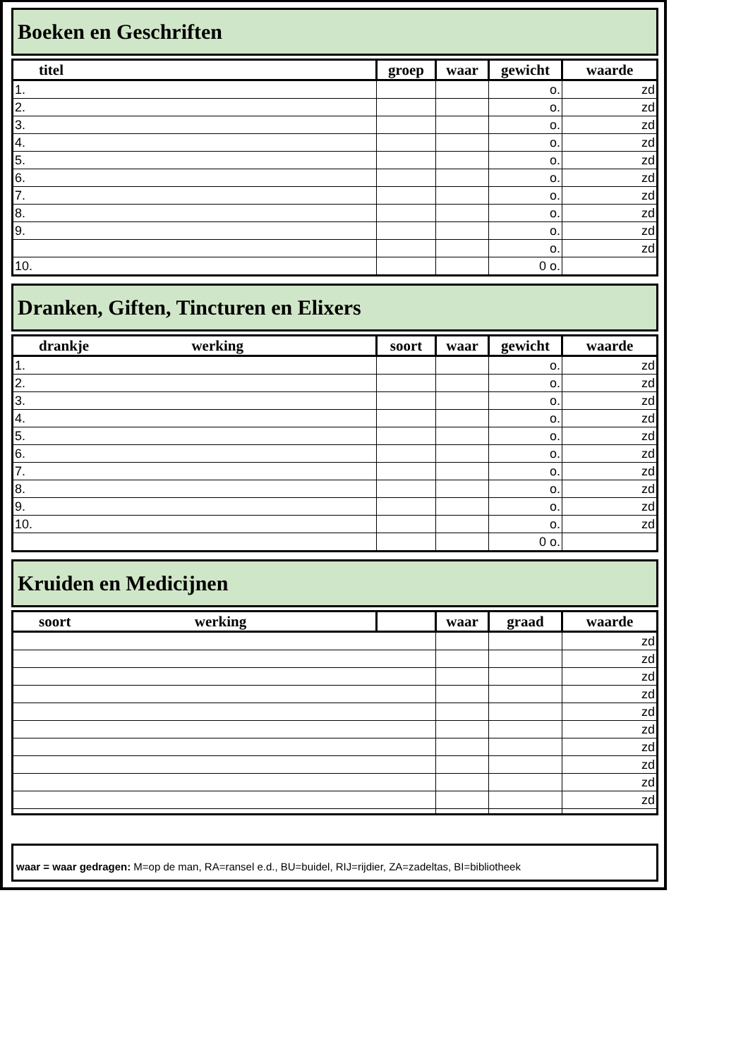Boeken en Geschriften
| titel | groep | waar | gewicht | waarde |
| --- | --- | --- | --- | --- |
| 1. | | | o. | zd |
| 2. | | | o. | zd |
| 3. | | | o. | zd |
| 4. | | | o. | zd |
| 5. | | | o. | zd |
| 6. | | | o. | zd |
| 7. | | | o. | zd |
| 8. | | | o. | zd |
| 9. | | | o. | zd |
| | | | o. | zd |
| 10. | | | 0 o. | |
Dranken, Giften, Tincturen en Elixers
| drankje werking | soort | waar | gewicht | waarde |
| --- | --- | --- | --- | --- |
| 1. | | | o. | zd |
| 2. | | | o. | zd |
| 3. | | | o. | zd |
| 4. | | | o. | zd |
| 5. | | | o. | zd |
| 6. | | | o. | zd |
| 7. | | | o. | zd |
| 8. | | | o. | zd |
| 9. | | | o. | zd |
| 10. | | | o. | zd |
| | | | 0 o. | |
Kruiden en Medicijnen
| soort werking | | waar | graad | waarde |
| --- | --- | --- | --- | --- |
| | | | | zd |
| | | | | zd |
| | | | | zd |
| | | | | zd |
| | | | | zd |
| | | | | zd |
| | | | | zd |
| | | | | zd |
| | | | | zd |
| | | | | zd |
waar = waar gedragen: M=op de man, RA=ransel e.d., BU=buidel, RIJ=rijdier, ZA=zadeltas, BI=bibliotheek